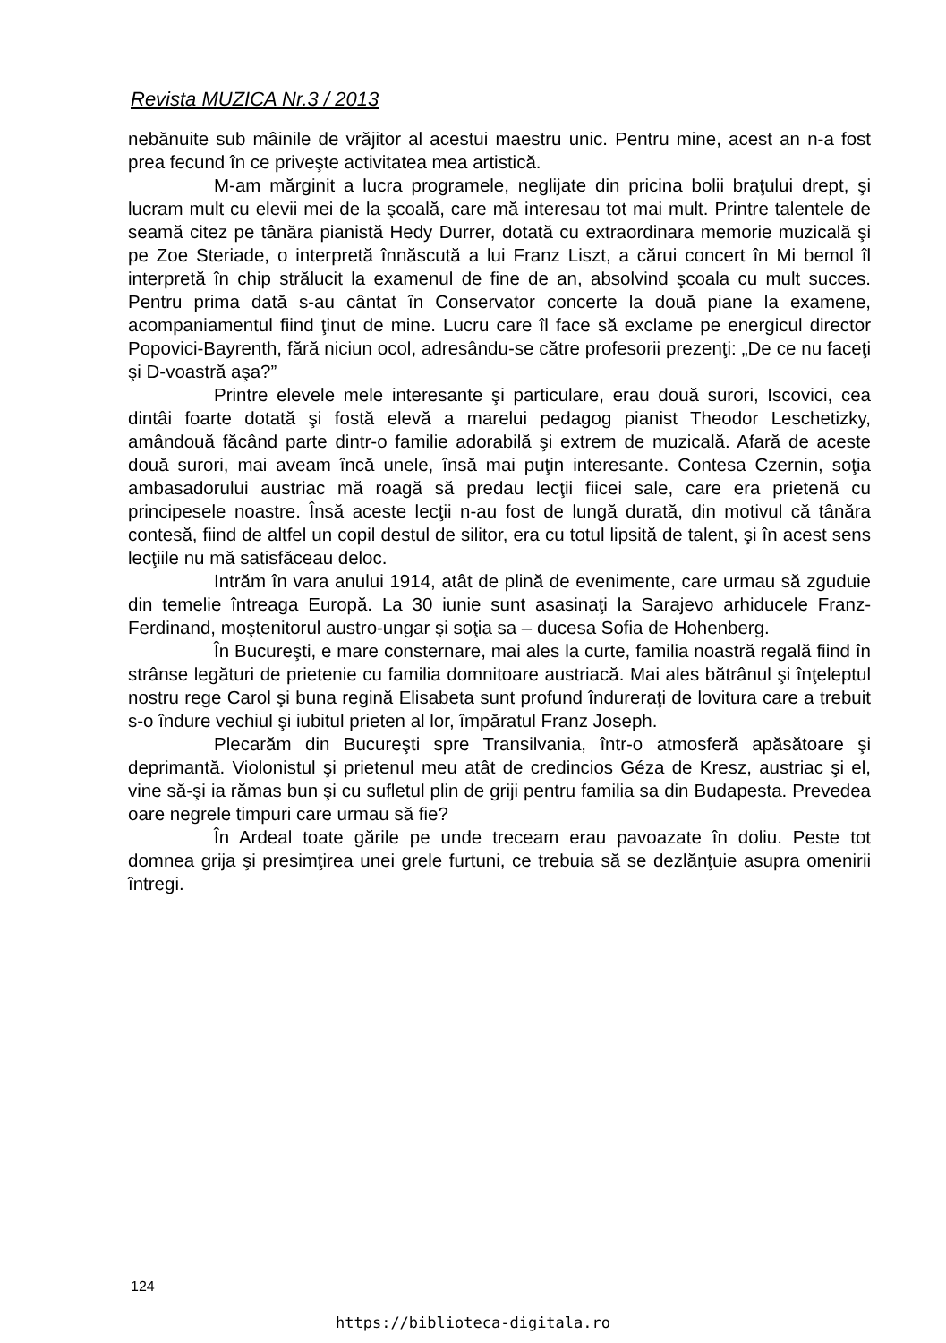Revista MUZICA Nr.3 / 2013
nebănuite sub mâinile de vrăjitor al acestui maestru unic. Pentru mine, acest an n-a fost prea fecund în ce priveşte activitatea mea artistică.
M-am mărginit a lucra programele, neglijate din pricina bolii braţului drept, şi lucram mult cu elevii mei de la şcoală, care mă interesau tot mai mult. Printre talentele de seamă citez pe tânăra pianistă Hedy Durrer, dotată cu extraordinara memorie muzicală şi pe Zoe Steriade, o interpretă înnăscută a lui Franz Liszt, a cărui concert în Mi bemol îl interpretă în chip strălucit la examenul de fine de an, absolvind şcoala cu mult succes. Pentru prima dată s-au cântat în Conservator concerte la două piane la examene, acompaniamentul fiind ţinut de mine. Lucru care îl face să exclame pe energicul director Popovici-Bayrenth, fără niciun ocol, adresându-se către profesorii prezenţi: „De ce nu faceţi şi D-voastră aşa?”
Printre elevele mele interesante şi particulare, erau două surori, Iscovici, cea dintâi foarte dotată şi fostă elevă a marelui pedagog pianist Theodor Leschetizky, amândouă făcând parte dintr-o familie adorabilă şi extrem de muzicală. Afară de aceste două surori, mai aveam încă unele, însă mai puţin interesante. Contesa Czernin, soţia ambasadorului austriac mă roagă să predau lecţii fiicei sale, care era prietenă cu principesele noastre. Însă aceste lecţii n-au fost de lungă durată, din motivul că tânăra contesă, fiind de altfel un copil destul de silitor, era cu totul lipsită de talent, şi în acest sens lecţiile nu mă satisfăceau deloc.
Intrăm în vara anului 1914, atât de plină de evenimente, care urmau să zguduie din temelie întreaga Europă. La 30 iunie sunt asasinaţi la Sarajevo arhiducele Franz-Ferdinand, moştenitorul austro-ungar şi soţia sa – ducesa Sofia de Hohenberg.
În Bucureşti, e mare consternare, mai ales la curte, familia noastră regală fiind în strânse legături de prietenie cu familia domnitoare austriacă. Mai ales bătrânul şi înţeleptul nostru rege Carol şi buna regină Elisabeta sunt profund îndureraţi de lovitura care a trebuit s-o îndure vechiul şi iubitul prieten al lor, împăratul Franz Joseph.
Plecarăm din Bucureşti spre Transilvania, într-o atmosferă apăsătoare şi deprimantă. Violonistul şi prietenul meu atât de credincios Géza de Kresz, austriac şi el, vine să-şi ia rămas bun şi cu sufletul plin de griji pentru familia sa din Budapesta. Prevedea oare negrele timpuri care urmau să fie?
În Ardeal toate gările pe unde treceam erau pavoazate în doliu. Peste tot domnea grija şi presimţirea unei grele furtuni, ce trebuia să se dezlănţuie asupra omenirii întregi.
124
https://biblioteca-digitala.ro